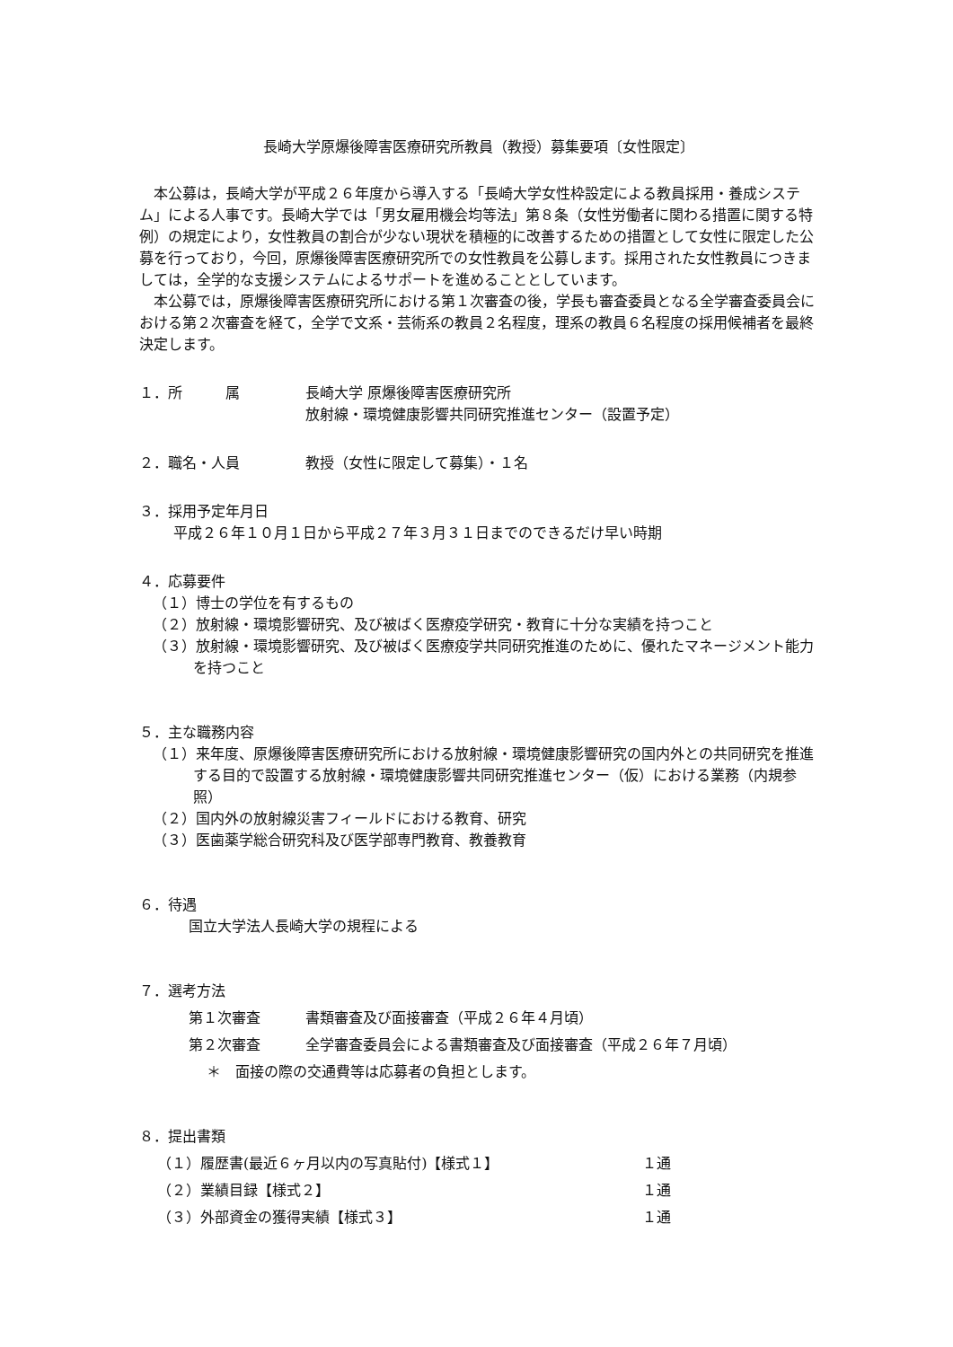長崎大学原爆後障害医療研究所教員（教授）募集要項〔女性限定〕
本公募は，長崎大学が平成２６年度から導入する「長崎大学女性枠設定による教員採用・養成システム」による人事です。長崎大学では「男女雇用機会均等法」第８条（女性労働者に関わる措置に関する特例）の規定により，女性教員の割合が少ない現状を積極的に改善するための措置として女性に限定した公募を行っており，今回，原爆後障害医療研究所での女性教員を公募します。採用された女性教員につきましては，全学的な支援システムによるサポートを進めることとしています。
本公募では，原爆後障害医療研究所における第１次審査の後，学長も審査委員となる全学審査委員会における第２次審査を経て，全学で文系・芸術系の教員２名程度，理系の教員６名程度の採用候補者を最終決定します。
１．所　　　属 長崎大学 原爆後障害医療研究所
放射線・環境健康影響共同研究推進センター（設置予定）
２．職名・人員 教授（女性に限定して募集）・１名
３．採用予定年月日
平成２６年１０月１日から平成２７年３月３１日までのできるだけ早い時期
４．応募要件
（１）博士の学位を有するもの
（２）放射線・環境影響研究、及び被ばく医療疫学研究・教育に十分な実績を持つこと
（３）放射線・環境影響研究、及び被ばく医療疫学共同研究推進のために、優れたマネージメント能力を持つこと
５．主な職務内容
（１）来年度、原爆後障害医療研究所における放射線・環境健康影響研究の国内外との共同研究を推進する目的で設置する放射線・環境健康影響共同研究推進センター（仮）における業務（内規参照）
（２）国内外の放射線災害フィールドにおける教育、研究
（３）医歯薬学総合研究科及び医学部専門教育、教養教育
６．待遇
国立大学法人長崎大学の規程による
７．選考方法
第１次審査 書類審査及び面接審査（平成２６年４月頃）
第２次審査 全学審査委員会による書類審査及び面接審査（平成２６年７月頃）
＊　面接の際の交通費等は応募者の負担とします。
８．提出書類
（１）履歴書(最近６ヶ月以内の写真貼付)【様式１】 １通
（２）業績目録【様式２】 １通
（３）外部資金の獲得実績【様式３】 １通